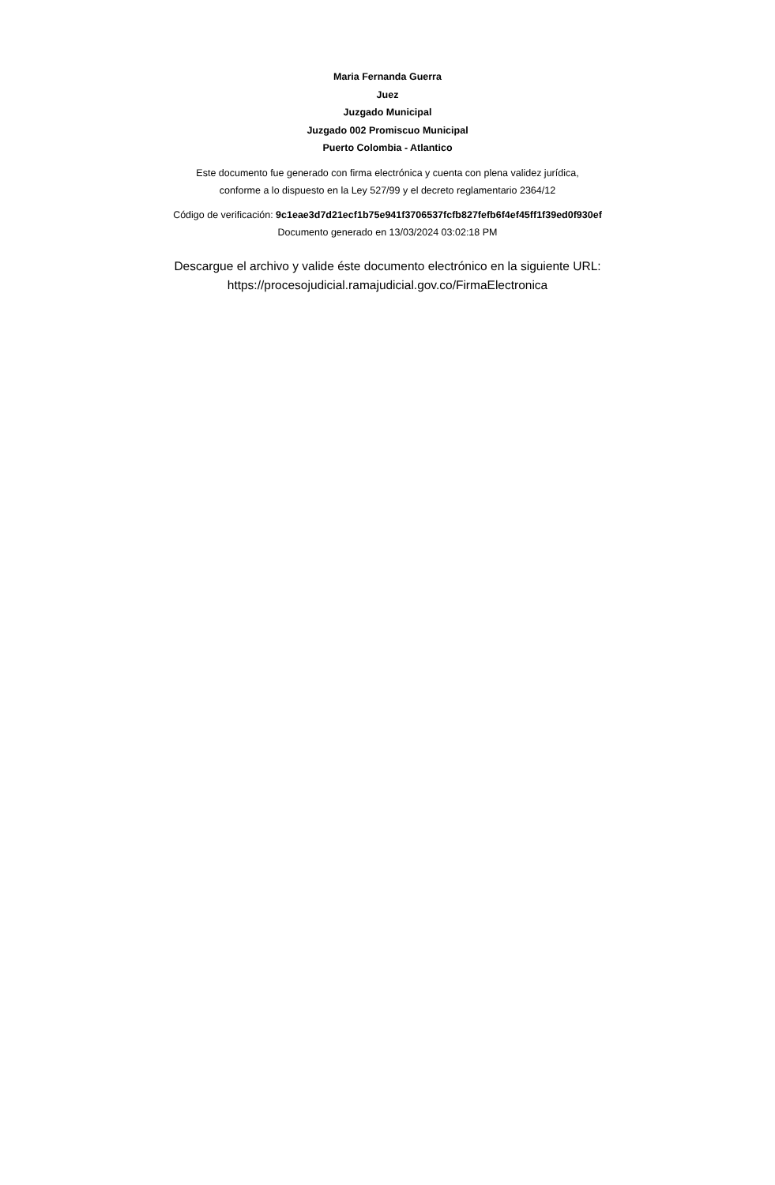Maria Fernanda Guerra
Juez
Juzgado Municipal
Juzgado 002 Promiscuo Municipal
Puerto Colombia - Atlantico
Este documento fue generado con firma electrónica y cuenta con plena validez jurídica,
conforme a lo dispuesto en la Ley 527/99 y el decreto reglamentario 2364/12
Código de verificación: 9c1eae3d7d21ecf1b75e941f3706537fcfb827fefb6f4ef45ff1f39ed0f930ef
Documento generado en 13/03/2024 03:02:18 PM
Descargue el archivo y valide éste documento electrónico en la siguiente URL:
https://procesojudicial.ramajudicial.gov.co/FirmaElectronica